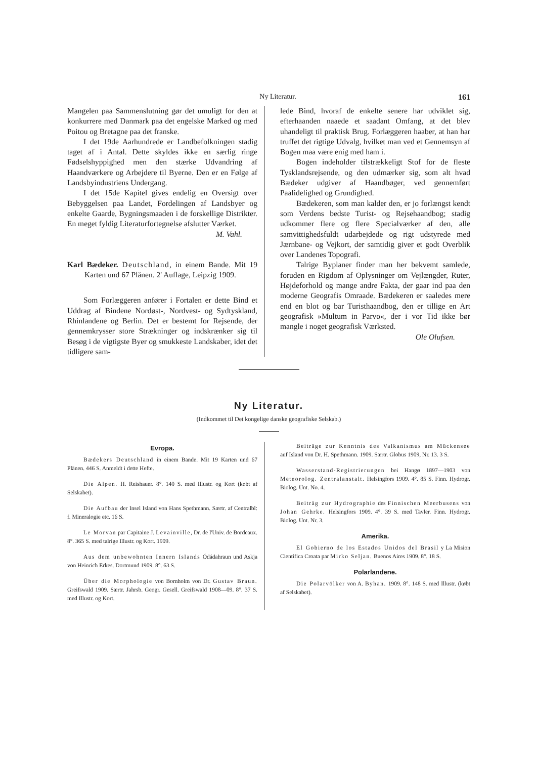Ny Literatur. 161
Mangelen paa Sammenslutning gør det umuligt for den at konkurrere med Danmark paa det engelske Marked og med Poitou og Bretagne paa det franske.
I det 19de Aarhundrede er Landbefolkningen stadig taget af i Antal. Dette skyldes ikke en særlig ringe Fødselshyppighed men den stærke Udvandring af Haandværkere og Arbejdere til Byerne. Den er en Følge af Landsbyindustriens Undergang.
I det 15de Kapitel gives endelig en Oversigt over Bebyggelsen paa Landet, Fordelingen af Landsbyer og enkelte Gaarde, Bygningsmaaden i de forskellige Distrikter. En meget fyldig Literaturfortegnelse afslutter Værket.
M. Vahl.
Karl Bædeker. Deutschland, in einem Bande. Mit 19 Karten und 67 Plänen. 2' Auflage, Leipzig 1909.
Som Forlæggeren anfører i Fortalen er dette Bind et Uddrag af Bindene Nordøst-, Nordvest- og Sydtyskland, Rhinlandene og Berlin. Det er bestemt for Rejsende, der gennemkrysser store Strækninger og indskrænker sig til Besøg i de vigtigste Byer og smukkeste Landskaber, idet det tidligere sam-
lede Bind, hvoraf de enkelte senere har udviklet sig, efterhaanden naaede et saadant Omfang, at det blev uhandeligt til praktisk Brug. Forlæggeren haaber, at han har truffet det rigtige Udvalg, hvilket man ved et Gennemsyn af Bogen maa være enig med ham i.
Bogen indeholder tilstrækkeligt Stof for de fleste Tysklandsrejsende, og den udmærker sig, som alt hvad Bædeker udgiver af Haandbøger, ved gennemført Paalidelighed og Grundighed.
Bædekeren, som man kalder den, er jo forlængst kendt som Verdens bedste Turist- og Rejsehaandbog; stadig udkommer flere og flere Specialværker af den, alle samvittighedsfuldt udarbejdede og rigt udstyrede med Jærnbane- og Vejkort, der samtidig giver et godt Overblik over Landenes Topografi.
Talrige Byplaner finder man her bekvemt samlede, foruden en Rigdom af Oplysninger om Vejlængder, Ruter, Højdeforhold og mange andre Fakta, der gaar ind paa den moderne Geografis Omraade. Bædekeren er saaledes mere end en blot og bar Turisthaandbog, den er tillige en Art geografisk »Multum in Parvo«, der i vor Tid ikke bør mangle i noget geografisk Værksted.
Ole Olufsen.
Ny Literatur.
(Indkommet til Det kongelige danske geografiske Selskab.)
Evropa.
Bædekers Deutschland in einem Bande. Mit 19 Karten und 67 Plänen. 446 S. Anmeldt i dette Hefte.
Die Alpen. H. Reishauer. 8°. 140 S. med Illustr. og Kort (købt af Selskabet).
Die Aufbau der Insel Island von Hans Spethmann. Særtr. af Centralbl: f. Mineralogie etc. 16 S.
Le Morvan par Capitaine J. Levainville, Dr. de l'Univ. de Bordeaux. 8°. 365 S. med talrige Illustr. og Kort. 1909.
Aus dem unbewohnten Innern Islands Ódádahraun und Askja von Heinrich Erkes. Dortmund 1909. 8°. 63 S.
Über die Morphologie von Bornholm von Dr. Gustav Braun. Greifswald 1909. Særtr. Jahrsb. Geogr. Gesell. Greifswald 1908—09. 8°. 37 S. med Illustr. og Kort.
Beiträge zur Kenntnis des Valkanismus am Mückensee auf Island von Dr. H. Spethmann. 1909. Særtr. Globus 1909, Nr. 13. 3 S.
Wasserstand-Registrierungen bei Hangø 1897—1903 von Meteorolog. Zentralanstalt. Helsingfors 1909. 4°. 85 S. Finn. Hydrogr. Biolog. Unt. No. 4.
Beiträg zur Hydrographie des Finnischen Meerbusens von Johan Gehrke. Helsingfors 1909. 4°. 39 S. med Tavler. Finn. Hydrogr. Biolog. Unt. Nr. 3.
Amerika.
El Gobierno de los Estados Unidos del Brasil y La Mision Cientifica Croata par Mirko Seljan. Buenos Aires 1909. 8°. 18 S.
Polarlandene.
Die Polarvölker von A. Byhan. 1909. 8°. 148 S. med Illustr. (købt af Selskabet).